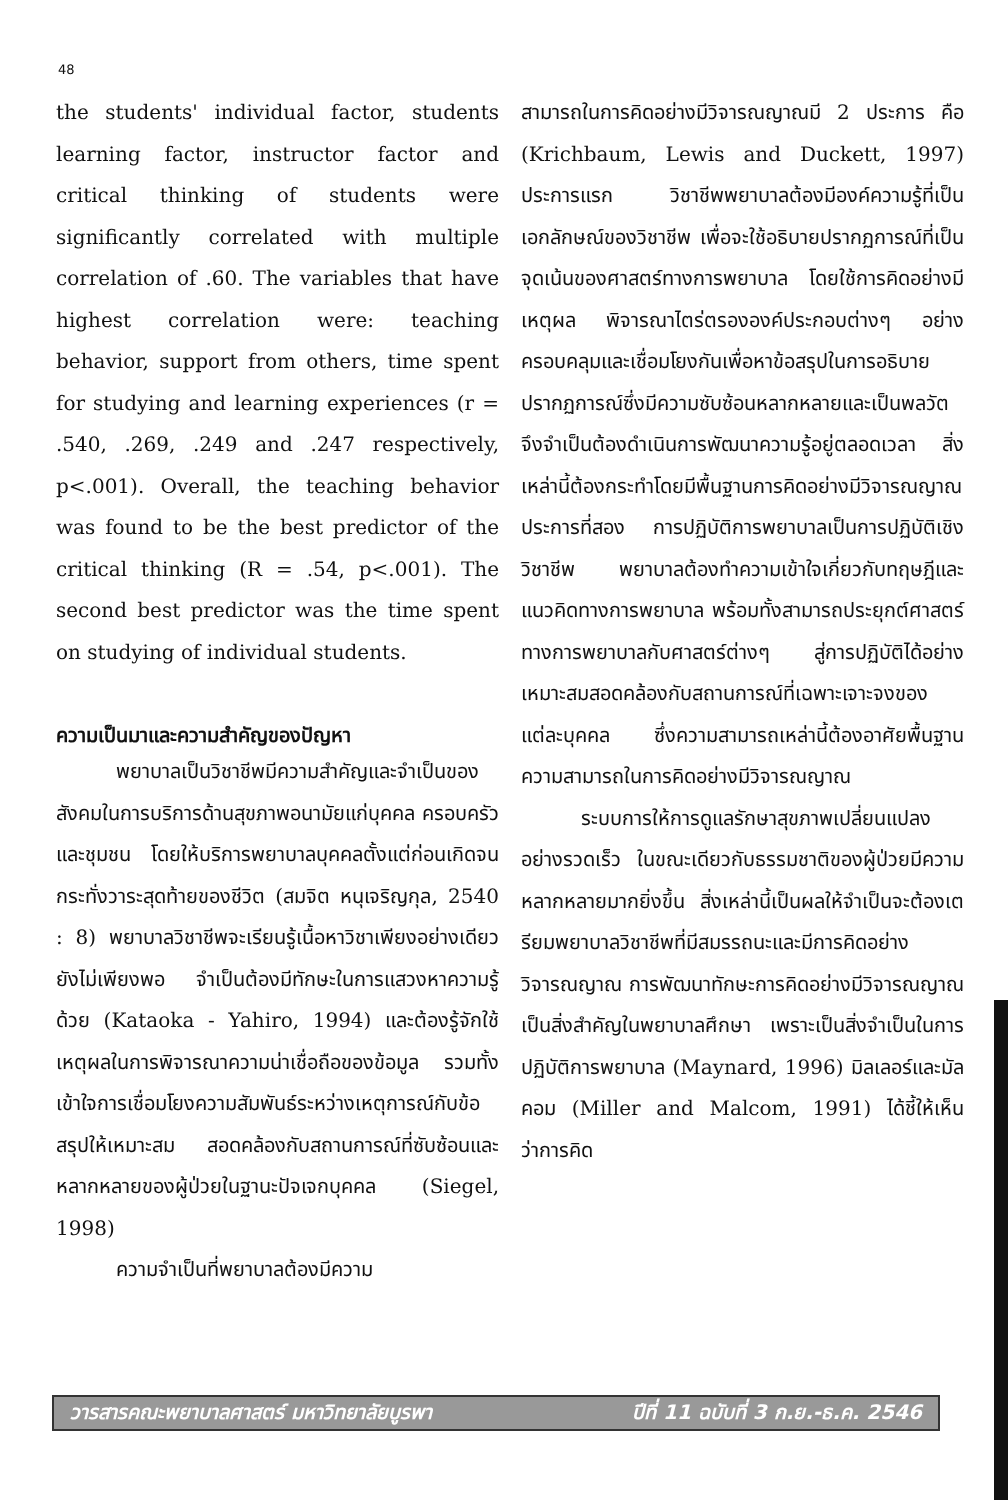48
the students' individual factor, students learning factor, instructor factor and critical thinking of students were significantly correlated with multiple correlation of .60. The variables that have highest correlation were: teaching behavior, support from others, time spent for studying and learning experiences (r = .540, .269, .249 and .247 respectively, p<.001). Overall, the teaching behavior was found to be the best predictor of the critical thinking (R = .54, p<.001). The second best predictor was the time spent on studying of individual students.
ความเป็นมาและความสำคัญของปัญหา
พยาบาลเป็นวิชาชีพมีความสำคัญและจำเป็นของสังคมในการบริการด้านสุขภาพอนามัยแก่บุคคล ครอบครัว และชุมชน โดยให้บริการพยาบาลบุคคลตั้งแต่ก่อนเกิดจนกระทั่งวาระสุดท้ายของชีวิต (สมจิต หนุเจริญกุล, 2540 : 8) พยาบาลวิชาชีพจะเรียนรู้เนื้อหาวิชาเพียงอย่างเดียวยังไม่เพียงพอ จำเป็นต้องมีทักษะในการแสวงหาความรู้ด้วย (Kataoka - Yahiro, 1994) และต้องรู้จักใช้เหตุผลในการพิจารณาความน่าเชื่อถือของข้อมูล รวมทั้งเข้าใจการเชื่อมโยงความสัมพันธ์ระหว่างเหตุการณ์กับข้อสรุปให้เหมาะสม สอดคล้องกับสถานการณ์ที่ซับซ้อนและหลากหลายของผู้ป่วยในฐานะปัจเจกบุคคล (Siegel, 1998)
ความจำเป็นที่พยาบาลต้องมีความ
สามารถในการคิดอย่างมีวิจารณญาณมี 2 ประการ คือ (Krichbaum, Lewis and Duckett, 1997) ประการแรก วิชาชีพพยาบาลต้องมีองค์ความรู้ที่เป็นเอกลักษณ์ของวิชาชีพ เพื่อจะใช้อธิบายปรากฏการณ์ที่เป็นจุดเน้นของศาสตร์ทางการพยาบาล โดยใช้การคิดอย่างมีเหตุผล พิจารณาไตร่ตรององค์ประกอบต่างๆ อย่างครอบคลุมและเชื่อมโยงกันเพื่อหาข้อสรุปในการอธิบายปรากฏการณ์ซึ่งมีความซับซ้อนหลากหลายและเป็นพลวัต จึงจำเป็นต้องดำเนินการพัฒนาความรู้อยู่ตลอดเวลา สิ่งเหล่านี้ต้องกระทำโดยมีพื้นฐานการคิดอย่างมีวิจารณญาณ ประการที่สอง การปฏิบัติการพยาบาลเป็นการปฏิบัติเชิงวิชาชีพ พยาบาลต้องทำความเข้าใจเกี่ยวกับทฤษฎีและแนวคิดทางการพยาบาล พร้อมทั้งสามารถประยุกต์ศาสตร์ทางการพยาบาลกับศาสตร์ต่างๆ สู่การปฏิบัติได้อย่างเหมาะสมสอดคล้องกับสถานการณ์ที่เฉพาะเจาะจงของแต่ละบุคคล ซึ่งความสามารถเหล่านี้ต้องอาศัยพื้นฐานความสามารถในการคิดอย่างมีวิจารณญาณ
ระบบการให้การดูแลรักษาสุขภาพเปลี่ยนแปลงอย่างรวดเร็ว ในขณะเดียวกับธรรมชาติของผู้ป่วยมีความหลากหลายมากยิ่งขึ้น สิ่งเหล่านี้เป็นผลให้จำเป็นจะต้องเตรียมพยาบาลวิชาชีพที่มีสมรรถนะและมีการคิดอย่างวิจารณญาณ การพัฒนาทักษะการคิดอย่างมีวิจารณญาณเป็นสิ่งสำคัญในพยาบาลศึกษา เพราะเป็นสิ่งจำเป็นในการปฏิบัติการพยาบาล (Maynard, 1996) มิลเลอร์และมัลคอม (Miller and Malcom, 1991) ได้ชี้ให้เห็นว่าการคิด
วารสารคณะพยาบาลศาสตร์ มหาวิทยาลัยบูรพา ปีที่ 11 ฉบับที่ 3 ก.ย.-ธ.ค. 2546